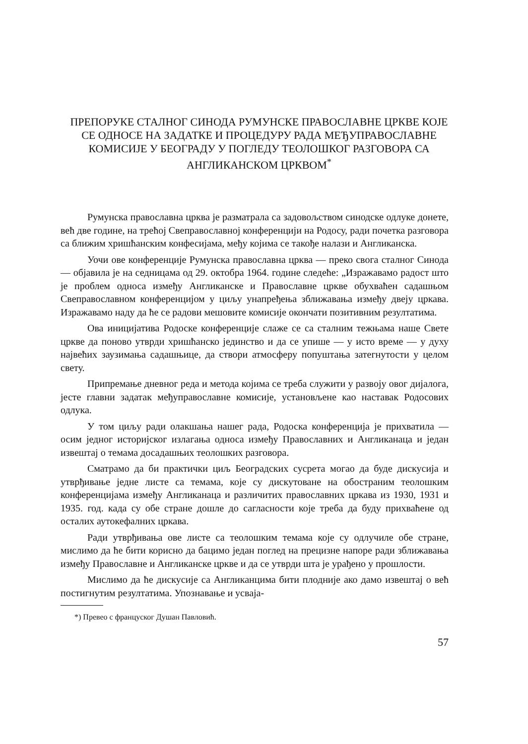ПРЕПОРУКЕ СТАЛНОГ СИНОДА РУМУНСКЕ ПРАВОСЛАВНЕ ЦРКВЕ КОЈЕ СЕ ОДНОСЕ НА ЗАДАТКЕ И ПРОЦЕДУРУ РАДА МЕЂУПРАВОСЛАВНЕ КОМИСИЈЕ У БЕОГРАДУ У ПОГЛЕДУ ТЕОЛОШКОГ РАЗГОВОРА СА АНГЛИКАНСКОМ ЦРКВОМ<sup>*</sup>
Румунска православна црква је разматрала са задовољством синодске одлуке донете, већ две године, на трећој Свеправославној конференцији на Родосу, ради почетка разговора са ближим хришћанским конфесијама, међу којима се такође налази и Англиканска.
Уочи ове конференције Румунска православна црква — преко свога сталног Синода — објавила је на седницама од 29. октобра 1964. године следеће: „Изражавамо радост што је проблем односа између Англиканске и Православне цркве обухваћен садашњом Свеправославном конференцијом у циљу унапређења зближавања између двеју цркава. Изражавамо наду да ће се радови мешовите комисије окончати позитивним резултатима.
Ова иницијатива Родоске конференције слаже се са сталним тежњама наше Свете цркве да поново утврди хришћанско јединство и да се упише — у исто време — у духу највећих заузимања садашњице, да створи атмосферу попуштања затегнутости у целом свету.
Припремање дневног реда и метода којима се треба служити у развоју овог дијалога, јесте главни задатак међуправославне комисије, установљене као наставак Родосових одлука.
У том циљу ради олакшања нашег рада, Родоска конференција је прихватила — осим једног историјског излагања односа између Православних и Англиканаца и један извештај о темама досадашњих теолошких разговора.
Сматрамо да би практички циљ Београдских сусрета могао да буде дискусија и утврђивање једне листе са темама, које су дискутоване на обостраним теолошким конференцијама између Англиканаца и различитих православних цркава из 1930, 1931 и 1935. год. када су обе стране дошле до сагласности које треба да буду прихваћене од осталих аутокефалних цркава.
Ради утврђивања ове листе са теолошким темама које су одлучиле обе стране, мислимо да ће бити корисно да бацимо један поглед на прецизне напоре ради зближавања између Православне и Англиканске цркве и да се утврди шта је урађено у прошлости.
Мислимо да ће дискусије са Англиканцима бити плодније ако дамо извештај о већ постигнутим резултатима. Упознавање и усваја-
*) Превео с француског Душан Павловић.
57